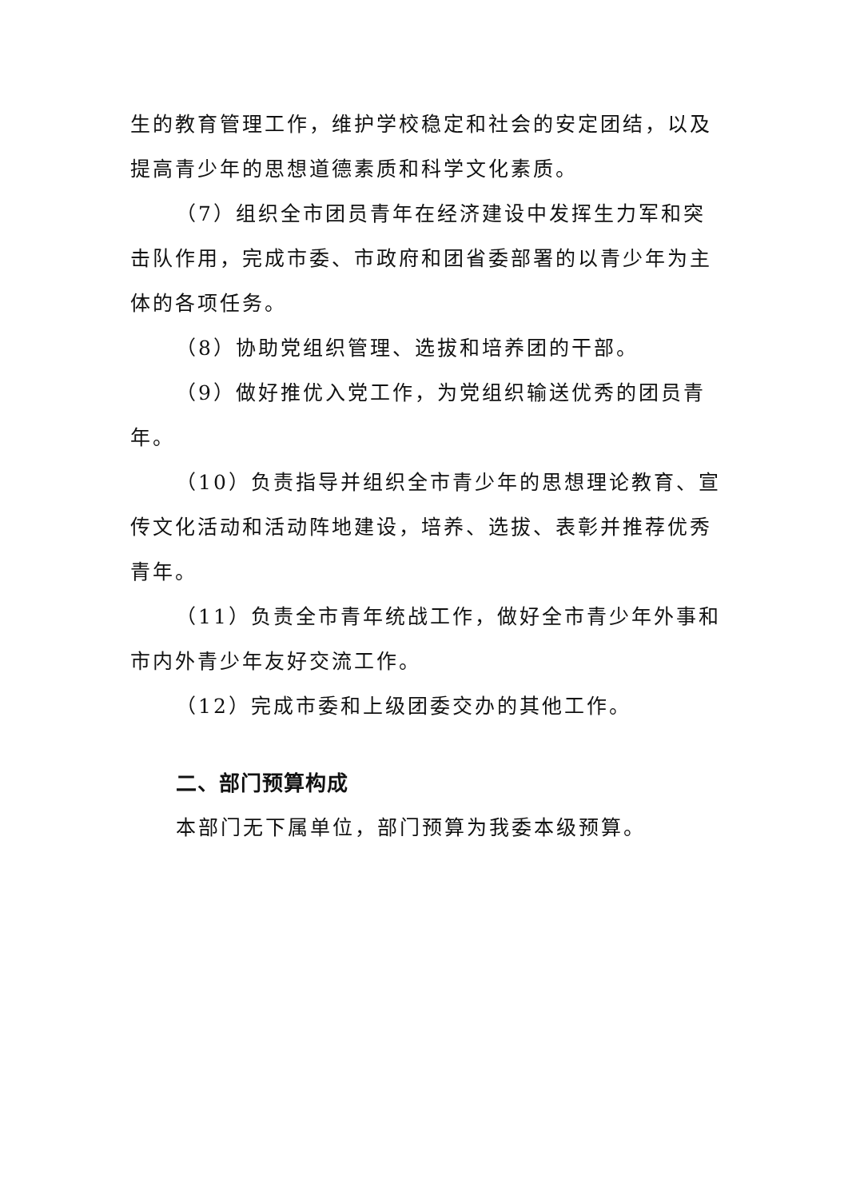生的教育管理工作，维护学校稳定和社会的安定团结，以及提高青少年的思想道德素质和科学文化素质。
（7）组织全市团员青年在经济建设中发挥生力军和突击队作用，完成市委、市政府和团省委部署的以青少年为主体的各项任务。
（8）协助党组织管理、选拔和培养团的干部。
（9）做好推优入党工作，为党组织输送优秀的团员青年。
（10）负责指导并组织全市青少年的思想理论教育、宣传文化活动和活动阵地建设，培养、选拔、表彰并推荐优秀青年。
（11）负责全市青年统战工作，做好全市青少年外事和市内外青少年友好交流工作。
（12）完成市委和上级团委交办的其他工作。
二、部门预算构成
本部门无下属单位，部门预算为我委本级预算。